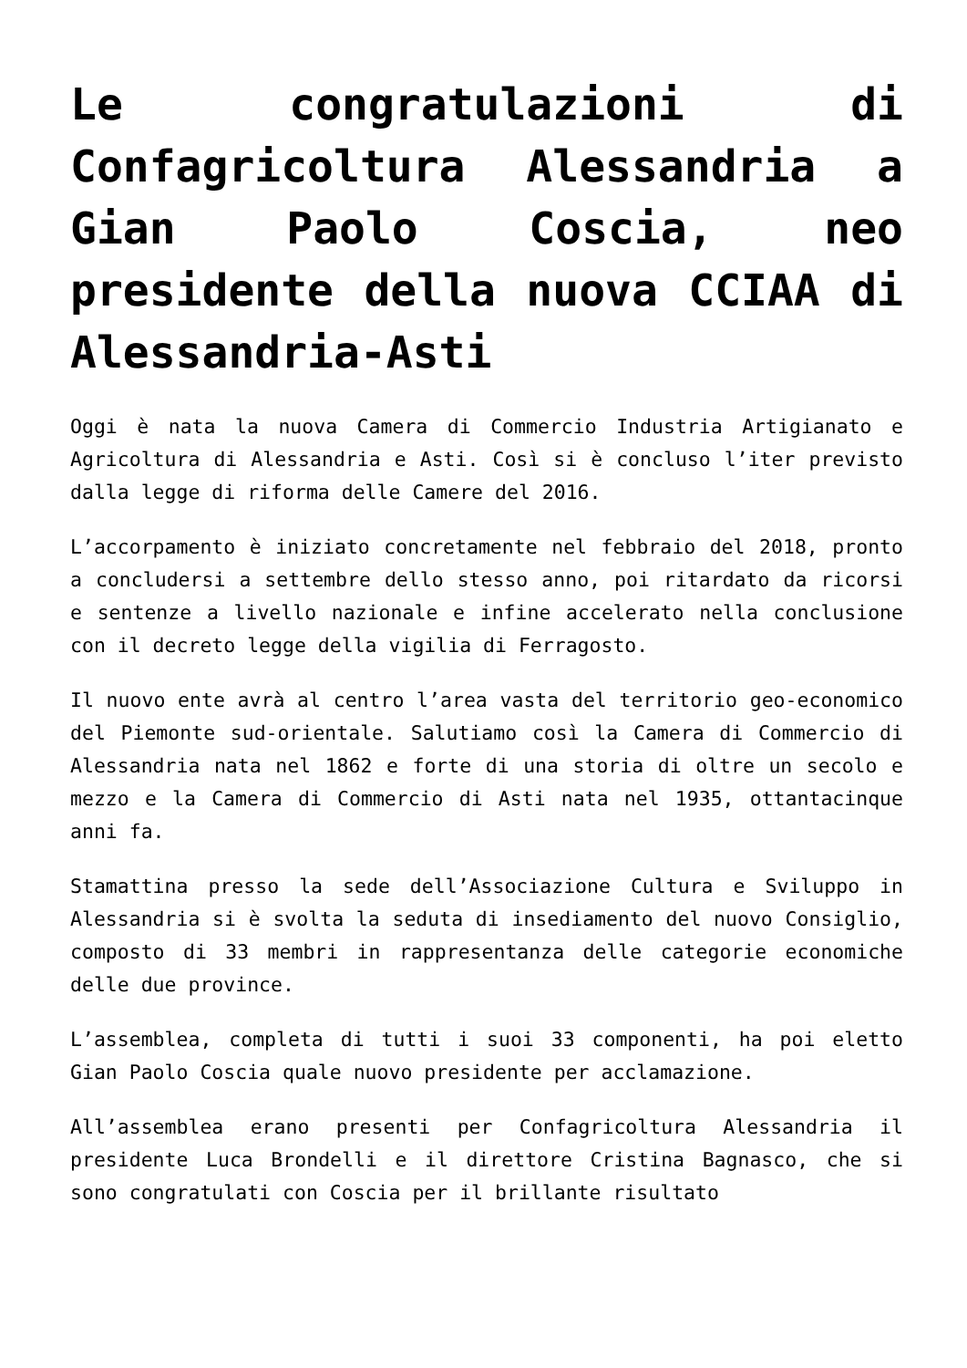Le congratulazioni di Confagricoltura Alessandria a Gian Paolo Coscia, neo presidente della nuova CCIAA di Alessandria-Asti
Oggi è nata la nuova Camera di Commercio Industria Artigianato e Agricoltura di Alessandria e Asti. Così si è concluso l’iter previsto dalla legge di riforma delle Camere del 2016.
L’accorpamento è iniziato concretamente nel febbraio del 2018, pronto a concludersi a settembre dello stesso anno, poi ritardato da ricorsi e sentenze a livello nazionale e infine accelerato nella conclusione con il decreto legge della vigilia di Ferragosto.
Il nuovo ente avrà al centro l’area vasta del territorio geo-economico del Piemonte sud-orientale. Salutiamo così la Camera di Commercio di Alessandria nata nel 1862 e forte di una storia di oltre un secolo e mezzo e la Camera di Commercio di Asti nata nel 1935, ottantacinque anni fa.
Stamattina presso la sede dell’Associazione Cultura e Sviluppo in Alessandria si è svolta la seduta di insediamento del nuovo Consiglio, composto di 33 membri in rappresentanza delle categorie economiche delle due province.
L’assemblea, completa di tutti i suoi 33 componenti, ha poi eletto Gian Paolo Coscia quale nuovo presidente per acclamazione.
All’assemblea erano presenti per Confagricoltura Alessandria il presidente Luca Brondelli e il direttore Cristina Bagnasco, che si sono congratulati con Coscia per il brillante risultato